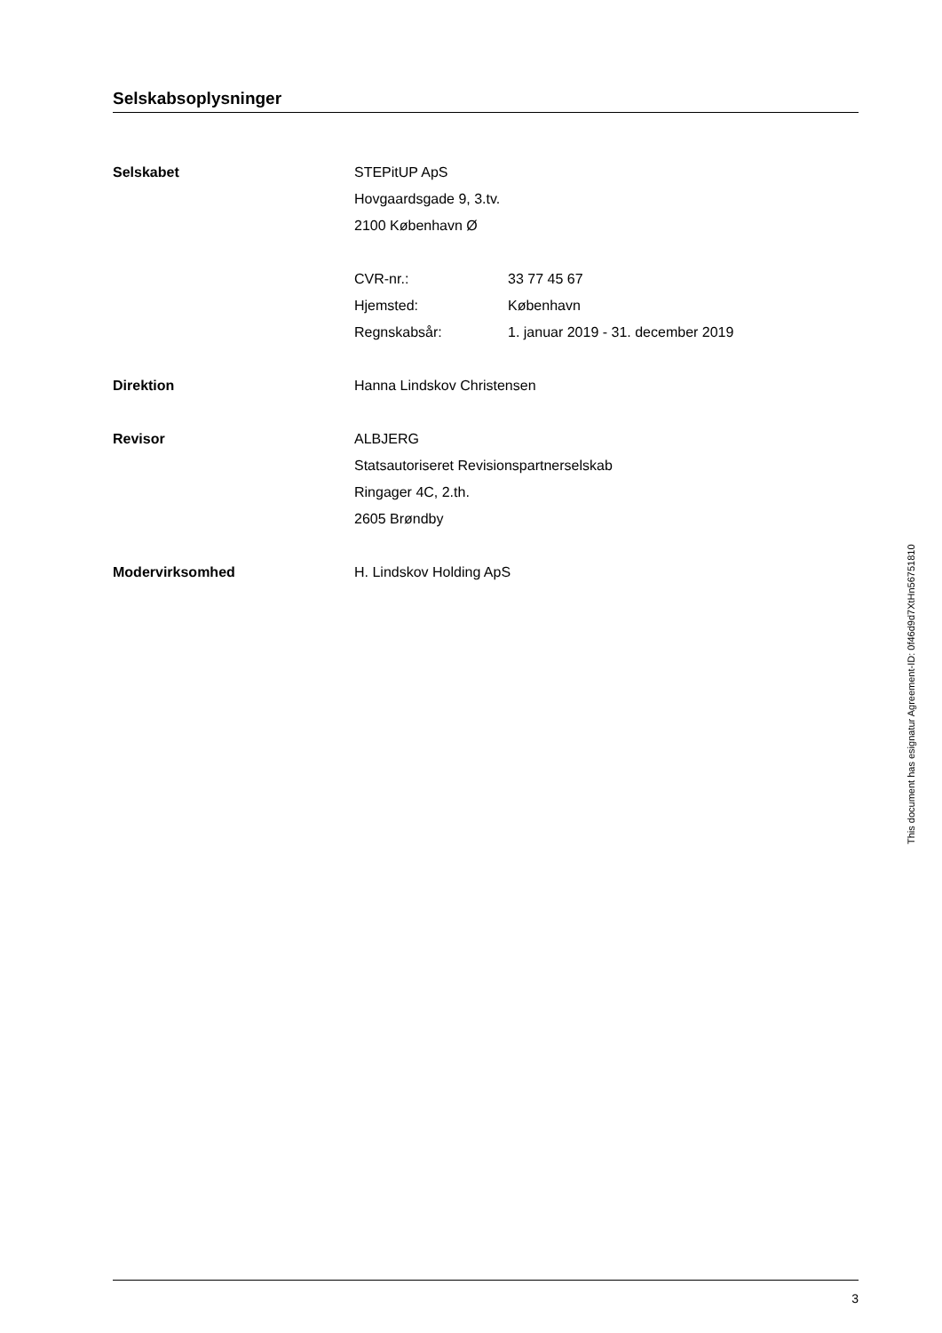Selskabsoplysninger
Selskabet STEPitUP ApS
Hovgaardsgade 9, 3.tv.
2100 København Ø
CVR-nr.: 33 77 45 67
Hjemsted: København
Regnskabsår: 1. januar 2019 - 31. december 2019
Direktion Hanna Lindskov Christensen
Revisor ALBJERG
Statsautoriseret Revisionspartnerselskab
Ringager 4C, 2.th.
2605 Brøndby
Modervirksomhed H. Lindskov Holding ApS
This document has esignatur Agreement-ID: 0f46d9d7XtHn56751810
3